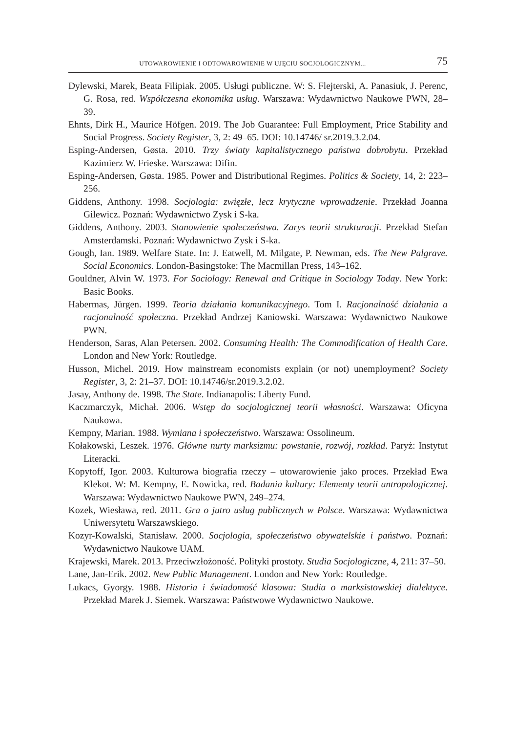UTOWAROWIENIE I ODTOWAROWIENIE W UJĘCIU SOCJOLOGICZNYM... 75
Dylewski, Marek, Beata Filipiak. 2005. Usługi publiczne. W: S. Flejterski, A. Panasiuk, J. Perenc, G. Rosa, red. Współczesna ekonomika usług. Warszawa: Wydawnictwo Naukowe PWN, 28–39.
Ehnts, Dirk H., Maurice Höfgen. 2019. The Job Guarantee: Full Employment, Price Stability and Social Progress. Society Register, 3, 2: 49–65. DOI: 10.14746/ sr.2019.3.2.04.
Esping-Andersen, Gøsta. 2010. Trzy światy kapitalistycznego państwa dobrobytu. Przekład Kazimierz W. Frieske. Warszawa: Difin.
Esping-Andersen, Gøsta. 1985. Power and Distributional Regimes. Politics & Society, 14, 2: 223–256.
Giddens, Anthony. 1998. Socjologia: zwięzłe, lecz krytyczne wprowadzenie. Przekład Joanna Gilewicz. Poznań: Wydawnictwo Zysk i S-ka.
Giddens, Anthony. 2003. Stanowienie społeczeństwa. Zarys teorii strukturacji. Przekład Stefan Amsterdamski. Poznań: Wydawnictwo Zysk i S-ka.
Gough, Ian. 1989. Welfare State. In: J. Eatwell, M. Milgate, P. Newman, eds. The New Palgrave. Social Economics. London-Basingstoke: The Macmillan Press, 143–162.
Gouldner, Alvin W. 1973. For Sociology: Renewal and Critique in Sociology Today. New York: Basic Books.
Habermas, Jürgen. 1999. Teoria działania komunikacyjnego. Tom I. Racjonalność działania a racjonalność społeczna. Przekład Andrzej Kaniowski. Warszawa: Wydawnictwo Naukowe PWN.
Henderson, Saras, Alan Petersen. 2002. Consuming Health: The Commodification of Health Care. London and New York: Routledge.
Husson, Michel. 2019. How mainstream economists explain (or not) unemployment? Society Register, 3, 2: 21–37. DOI: 10.14746/sr.2019.3.2.02.
Jasay, Anthony de. 1998. The State. Indianapolis: Liberty Fund.
Kaczmarczyk, Michał. 2006. Wstęp do socjologicznej teorii własności. Warszawa: Oficyna Naukowa.
Kempny, Marian. 1988. Wymiana i społeczeństwo. Warszawa: Ossolineum.
Kołakowski, Leszek. 1976. Główne nurty marksizmu: powstanie, rozwój, rozkład. Paryż: Instytut Literacki.
Kopytoff, Igor. 2003. Kulturowa biografia rzeczy – utowarowienie jako proces. Przekład Ewa Klekot. W: M. Kempny, E. Nowicka, red. Badania kultury: Elementy teorii antropologicznej. Warszawa: Wydawnictwo Naukowe PWN, 249–274.
Kozek, Wiesława, red. 2011. Gra o jutro usług publicznych w Polsce. Warszawa: Wydawnictwa Uniwersytetu Warszawskiego.
Kozyr-Kowalski, Stanisław. 2000. Socjologia, społeczeństwo obywatelskie i państwo. Poznań: Wydawnictwo Naukowe UAM.
Krajewski, Marek. 2013. Przeciwzłożoność. Polityki prostoty. Studia Socjologiczne, 4, 211: 37–50.
Lane, Jan-Erik. 2002. New Public Management. London and New York: Routledge.
Lukacs, Gyorgy. 1988. Historia i świadomość klasowa: Studia o marksistowskiej dialektyce. Przekład Marek J. Siemek. Warszawa: Państwowe Wydawnictwo Naukowe.